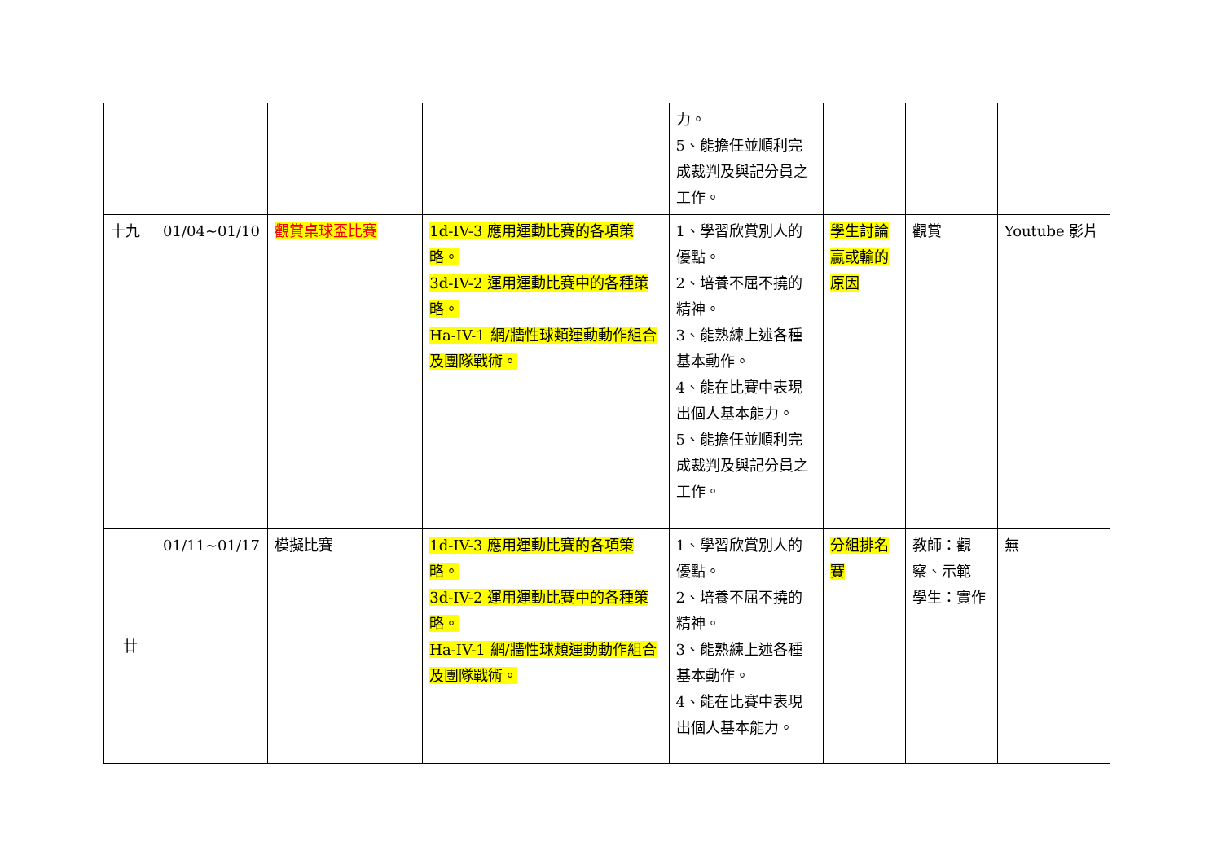| | | | | 力。 5、能擔任並順利完成裁判及與記分員之工作。 | | | |
| 十九 | 01/04~01/10 | 觀賞桌球盃比賽 | 1d-IV-3 應用運動比賽的各項策略。 3d-IV-2 運用運動比賽中的各種策略。 Ha-IV-1 網/牆性球類運動動作組合及團隊戰術。 | 1、學習欣賞別人的優點。 2、培養不屈不撓的精神。 3、能熟練上述各種基本動作。 4、能在比賽中表現出個人基本能力。 5、能擔任並順利完成裁判及與記分員之工作。 | 學生討論贏或輸的原因 | 觀賞 | Youtube 影片 |
| 廿 | 01/11~01/17 | 模擬比賽 | 1d-IV-3 應用運動比賽的各項策略。 3d-IV-2 運用運動比賽中的各種策略。 Ha-IV-1 網/牆性球類運動動作組合及團隊戰術。 | 1、學習欣賞別人的優點。 2、培養不屈不撓的精神。 3、能熟練上述各種基本動作。 4、能在比賽中表現出個人基本能力。 | 分組排名賽 | 教師：觀察、示範 學生：實作 | 無 |